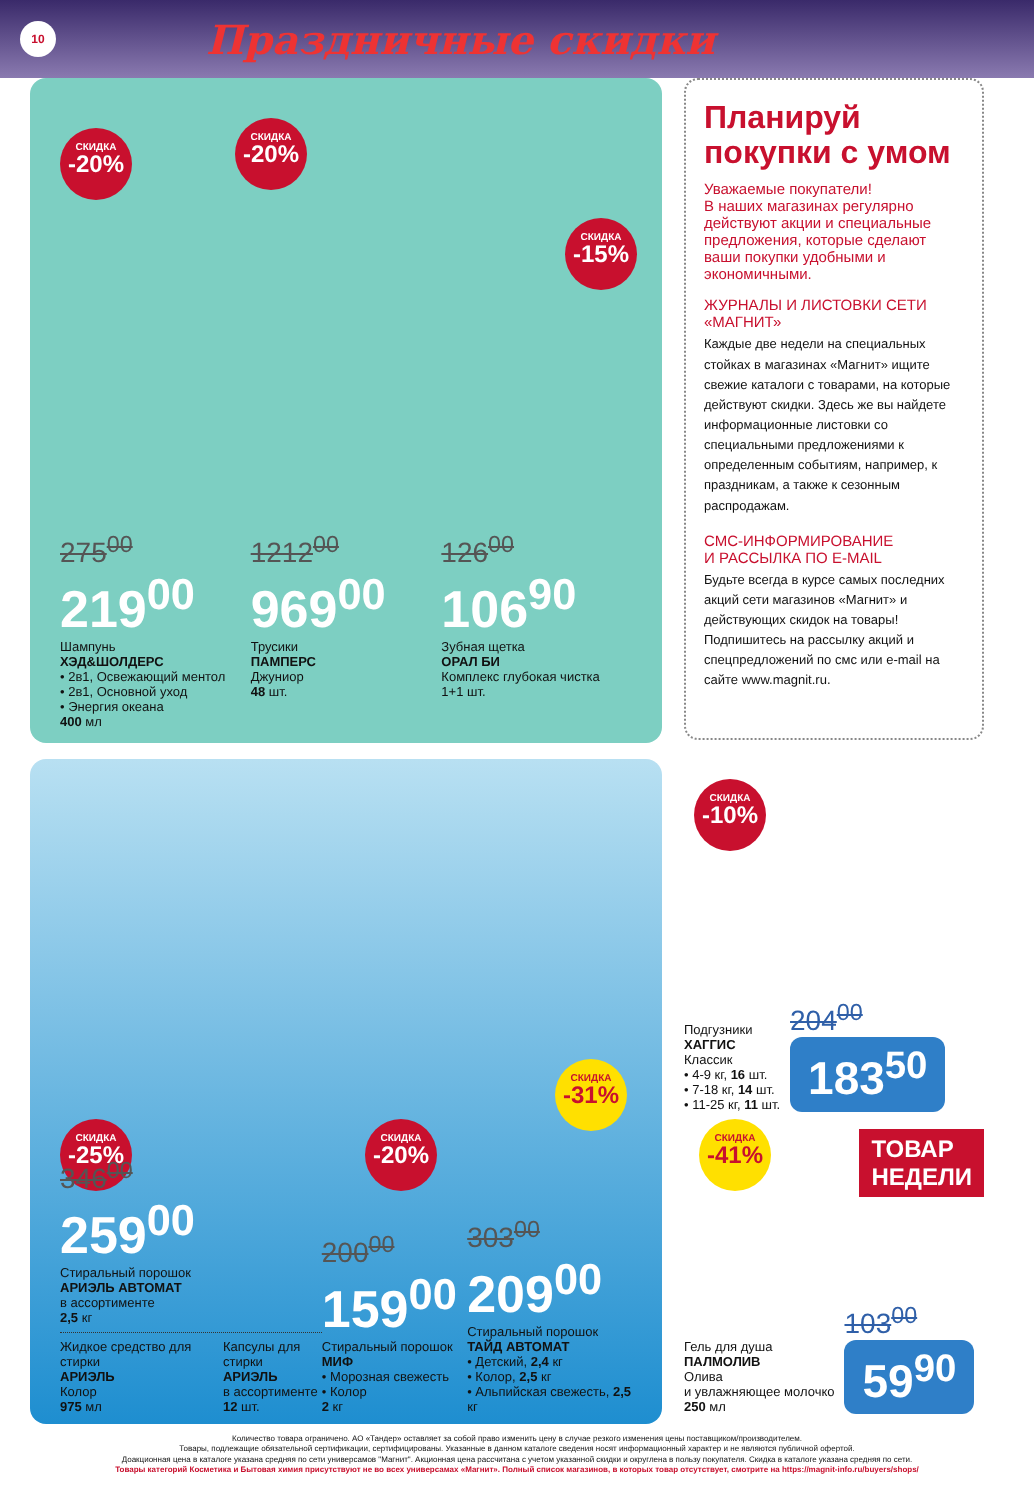10
Праздничные скидки
СКИДКА
-20%
СКИДКА
-20%
СКИДКА
-15%
275<sup>00</sup>
219<sup>00</sup>
Шампунь
ХЭД&ШОЛДЕРС
• 2в1, Освежающий ментол
• 2в1, Основной уход
• Энергия океана
400 мл
1212<sup>00</sup>
969<sup>00</sup>
Трусики
ПАМПЕРС
Джуниор
48 шт.
126<sup>00</sup>
106<sup>90</sup>
Зубная щетка
ОРАЛ БИ
Комплекс глубокая чистка
1+1 шт.
Планируй покупки с умом
Уважаемые покупатели!
В наших магазинах регулярно действуют акции и специальные предложения, которые сделают ваши покупки удобными и экономичными.
ЖУРНАЛЫ И ЛИСТОВКИ СЕТИ «МАГНИТ»
Каждые две недели на специальных стойках в магазинах «Магнит» ищите свежие каталоги с товарами, на которые действуют скидки. Здесь же вы найдете информационные листовки со специальными предложениями к определенным событиям, например, к праздникам, а также к сезонным распродажам.
СМС-ИНФОРМИРОВАНИЕ
И РАССЫЛКА ПО E-MAIL
Будьте всегда в курсе самых последних акций сети магазинов «Магнит» и действующих скидок на товары! Подпишитесь на рассылку акций и спецпредложений по смс или e-mail на сайте www.magnit.ru.
СКИДКА
-25%
СКИДКА
-20%
СКИДКА
-31%
346<sup>00</sup>
259<sup>00</sup>
Стиральный порошок
АРИЭЛЬ АВТОМАТ
в ассортименте
2,5 кг
Жидкое средство для стирки
АРИЭЛЬ
Колор
975 мл
Капсулы для стирки
АРИЭЛЬ
в ассортименте
12 шт.
200<sup>00</sup>
159<sup>00</sup>
Стиральный порошок
МИФ
• Морозная свежесть
• Колор
2 кг
303<sup>00</sup>
209<sup>00</sup>
Стиральный порошок
ТАЙД АВТОМАТ
• Детский, 2,4 кг
• Колор, 2,5 кг
• Альпийская свежесть, 2,5 кг
СКИДКА
-10%
Подгузники
ХАГГИС
Классик
• 4-9 кг, 16 шт.
• 7-18 кг, 14 шт.
• 11-25 кг, 11 шт.
204<sup>00</sup>
183<sup>50</sup>
СКИДКА
-41%
ТОВАР
НЕДЕЛИ
Гель для душа
ПАЛМОЛИВ
Олива
и увлажняющее молочко
250 мл
103<sup>00</sup>
59<sup>90</sup>
Количество товара ограничено. АО «Тандер» оставляет за собой право изменить цену в случае резкого изменения цены поставщиком/производителем.
Товары, подлежащие обязательной сертификации, сертифицированы. Указанные в данном каталоге сведения носят информационный характер и не являются публичной офертой.
Доакционная цена в каталоге указана средняя по сети универсамов "Магнит". Акционная цена рассчитана с учетом указанной скидки и округлена в пользу покупателя. Скидка в каталоге указана средняя по сети.
Товары категорий Косметика и Бытовая химия присутствуют не во всех универсамах «Магнит». Полный список магазинов, в которых товар отсутствует, смотрите на https://magnit-info.ru/buyers/shops/